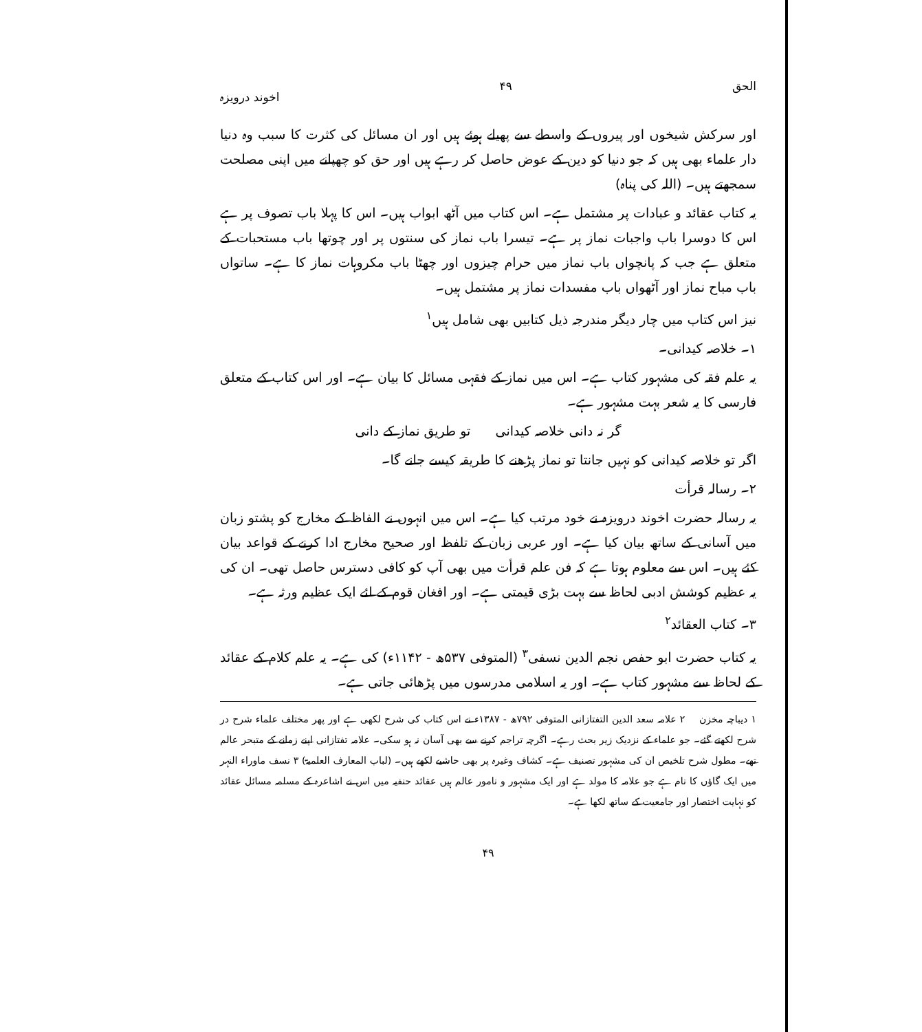الحق ۴۹ اخوند درویزہ
اور سرکش شیخوں اور پیروں کے واسطے سے پھیلے ہوئے ہیں اور ان مسائل کی کثرت کا سبب وہ دنیا دار علماء بھی ہیں کہ جو دنیا کو دین کے عوض حاصل کر رہے ہیں اور حق کو چھپانے میں اپنی مصلحت سمجھتے ہیں۔ (اللہ کی پناہ)
یہ کتاب عقائد و عبادات پر مشتمل ہے۔ اس کتاب میں آٹھ ابواب ہیں۔ اس کا پہلا باب تصوف پر ہے اس کا دوسرا باب واجبات نماز پر ہے۔ تیسرا باب نماز کی سنتوں پر اور چوتھا باب مستحبات کے متعلق ہے جب کہ پانچواں باب نماز میں حرام چیزوں اور چھٹا باب مکروہات نماز کا ہے۔ ساتواں باب مباح نماز اور آٹھواں باب مفسدات نماز پر مشتمل ہیں۔
نیز اس کتاب میں چار دیگر مندرجہ ذیل کتابیں بھی شامل ہیں<sup>۱</sup>
۱۔ خلاصہ کیدانی۔
یہ علم فقہ کی مشہور کتاب ہے۔ اس میں نماز کے فقہی مسائل کا بیان ہے۔ اور اس کتاب کے متعلق فارسی کا یہ شعر بہت مشہور ہے۔
گر نہ دانی خلاصہ کیدانی تو طریق نماز کے دانی
اگر تو خلاصہ کیدانی کو نہیں جانتا تو نماز پڑھنے کا طریقہ کیسے جانے گا۔
۲۔ رسالہ قرأت
یہ رسالہ حضرت اخوند درویزہ نے خود مرتب کیا ہے۔ اس میں انہوں نے الفاظ کے مخارج کو پشتو زبان میں آسانی کے ساتھ بیان کیا ہے۔ اور عربی زبان کے تلفظ اور صحیح مخارج ادا کرنے کے قواعد بیان کئے ہیں۔ اس سے معلوم ہوتا ہے کہ فن علم قرأت میں بھی آپ کو کافی دسترس حاصل تھی۔ ان کی یہ عظیم کوشش ادبی لحاظ سے بہت بڑی قیمتی ہے۔ اور افغان قوم کے لئے ایک عظیم ورثہ ہے۔
۳۔ کتاب العقائد<sup>۲</sup>
یہ کتاب حضرت ابو حفص نجم الدین نسفی<sup>۳</sup> (المتوفی ۵۳۷ھ - ۱۱۴۲ء) کی ہے۔ یہ علم کلام کے عقائد کے لحاظ سے مشہور کتاب ہے۔ اور یہ اسلامی مدرسوں میں پڑھائی جاتی ہے۔
۱ دیباچہ مخزن ۲ علامہ سعد الدین التفتازانی المتوفی ۷۹۲ھ - ۱۳۸۷ء نے اس کتاب کی شرح لکھی ہے اور پھر مختلف علماء شرح در شرح لکھتے گئے۔ جو علماء کے نزدیک زیر بحث رہے۔ اگرچہ تراجم کرنے سے بھی آسان نہ ہو سکی۔ علامہ تفتازانی اپنے زمانے کے متبحر عالم تھے۔ مطول شرح تلخیص ان کی مشہور تصنیف ہے۔ کشاف وغیرہ پر بھی حاشیے لکھے ہیں۔ (لباب المعارف العلمیۃ) ۳ نسف ماوراء النہر میں ایک گاؤں کا نام ہے جو علامہ کا مولد ہے اور ایک مشہور و نامور عالم ہیں عقائد حنفیہ میں اس نے اشاعرہ کے مسلمہ مسائل عقائد کو نہایت اختصار اور جامعیت کے ساتھ لکھا ہے۔
۴۹